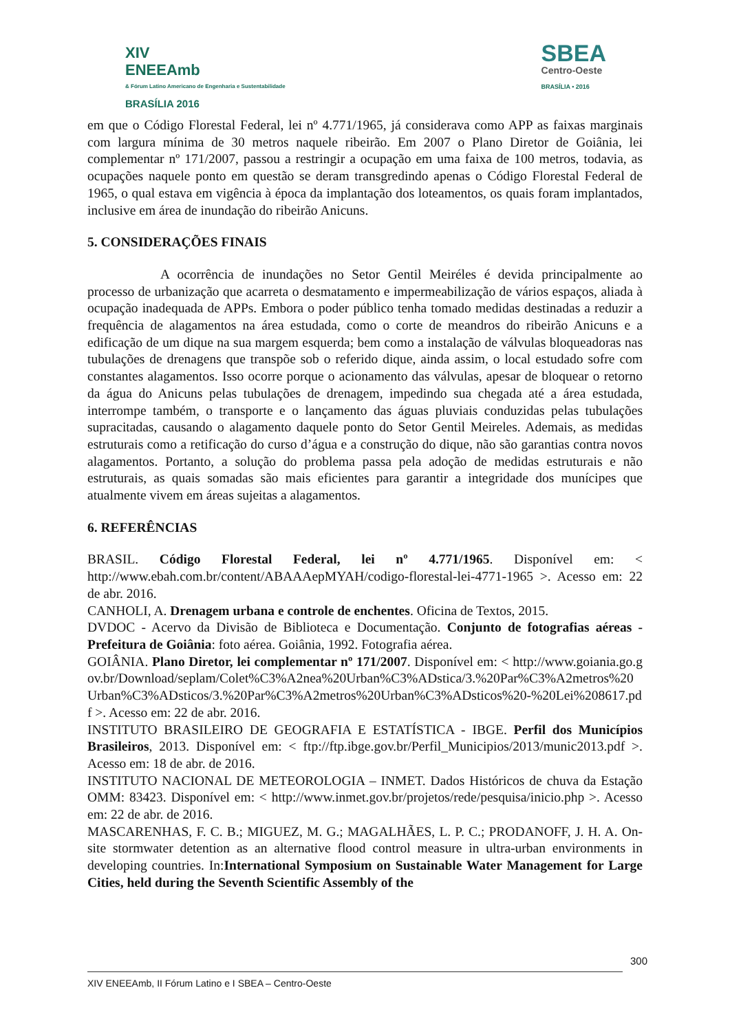XIV
ENEEAmb
& Fórum Latino Americano de Engenharia e Sustentabilidade
BRASÍLIA 2016
SBEA
Centro-Oeste
BRASÍLIA • 2016
em que o Código Florestal Federal, lei nº 4.771/1965, já considerava como APP as faixas marginais com largura mínima de 30 metros naquele ribeirão. Em 2007 o Plano Diretor de Goiânia, lei complementar nº 171/2007, passou a restringir a ocupação em uma faixa de 100 metros, todavia, as ocupações naquele ponto em questão se deram transgredindo apenas o Código Florestal Federal de 1965, o qual estava em vigência à época da implantação dos loteamentos, os quais foram implantados, inclusive em área de inundação do ribeirão Anicuns.
5. CONSIDERAÇÕES FINAIS
A ocorrência de inundações no Setor Gentil Meiréles é devida principalmente ao processo de urbanização que acarreta o desmatamento e impermeabilização de vários espaços, aliada à ocupação inadequada de APPs. Embora o poder público tenha tomado medidas destinadas a reduzir a frequência de alagamentos na área estudada, como o corte de meandros do ribeirão Anicuns e a edificação de um dique na sua margem esquerda; bem como a instalação de válvulas bloqueadoras nas tubulações de drenagens que transpõe sob o referido dique, ainda assim, o local estudado sofre com constantes alagamentos. Isso ocorre porque o acionamento das válvulas, apesar de bloquear o retorno da água do Anicuns pelas tubulações de drenagem, impedindo sua chegada até a área estudada, interrompe também, o transporte e o lançamento das águas pluviais conduzidas pelas tubulações supracitadas, causando o alagamento daquele ponto do Setor Gentil Meireles. Ademais, as medidas estruturais como a retificação do curso d’água e a construção do dique, não são garantias contra novos alagamentos. Portanto, a solução do problema passa pela adoção de medidas estruturais e não estruturais, as quais somadas são mais eficientes para garantir a integridade dos munícipes que atualmente vivem em áreas sujeitas a alagamentos.
6. REFERÊNCIAS
BRASIL. Código Florestal Federal, lei nº 4.771/1965. Disponível em: < http://www.ebah.com.br/content/ABAAAepMYAH/codigo-florestal-lei-4771-1965 >. Acesso em: 22 de abr. 2016.
CANHOLI, A. Drenagem urbana e controle de enchentes. Oficina de Textos, 2015.
DVDOC - Acervo da Divisão de Biblioteca e Documentação. Conjunto de fotografias aéreas - Prefeitura de Goiânia: foto aérea. Goiânia, 1992. Fotografia aérea.
GOIÂNIA. Plano Diretor, lei complementar nº 171/2007. Disponível em: < http://www.goiania.go.gov.br/Download/seplam/Colet%C3%A2nea%20Urban%C3%ADstica/3.%20Par%C3%A2metros%20Urban%C3%ADsticos/3.%20Par%C3%A2metros%20Urban%C3%ADsticos%20-%20Lei%208617.pdf >. Acesso em: 22 de abr. 2016.
INSTITUTO BRASILEIRO DE GEOGRAFIA E ESTATÍSTICA - IBGE. Perfil dos Municípios Brasileiros, 2013. Disponível em: < ftp://ftp.ibge.gov.br/Perfil_Municipios/2013/munic2013.pdf >. Acesso em: 18 de abr. de 2016.
INSTITUTO NACIONAL DE METEOROLOGIA – INMET. Dados Históricos de chuva da Estação OMM: 83423. Disponível em: < http://www.inmet.gov.br/projetos/rede/pesquisa/inicio.php >. Acesso em: 22 de abr. de 2016.
MASCARENHAS, F. C. B.; MIGUEZ, M. G.; MAGALHÃES, L. P. C.; PRODANOFF, J. H. A. On-site stormwater detention as an alternative flood control measure in ultra-urban environments in developing countries. In:International Symposium on Sustainable Water Management for Large Cities, held during the Seventh Scientific Assembly of the
300
XIV ENEEAmb, II Fórum Latino e I SBEA – Centro-Oeste